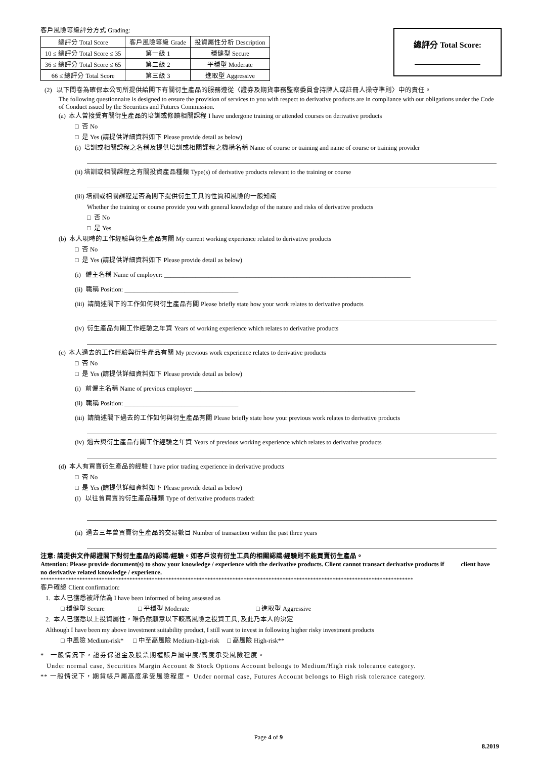客戶風險等級評分方式 Grading:
| 總評分 Total Score | 客戶風險等級 Grade | 投資屬性分析 Description |
| --- | --- | --- |
| 10 ≤ 總評分 Total Score ≤ 35 | 第一級 1 | 穩健型 Secure |
| 36 ≤ 總評分 Total Score ≤ 65 | 第二級 2 | 平穩型 Moderate |
| 66 ≤ 總評分 Total Score | 第三級 3 | 進取型 Aggressive |
總評分 Total Score:
(2) 以下問卷為確保本公司所提供給閣下有關衍生產品的服務遵從〈證券及期貨事務監察委員會持牌人或註冊人操守準則〉中的責任。
The following questionnaire is designed to ensure the provision of services to you with respect to derivative products are in compliance with our obligations under the Code of Conduct issued by the Securities and Futures Commission.
(a) 本人曾接受有關衍生產品的培訓或修讀相關課程 I have undergone training or attended courses on derivative products
□ 否 No
□ 是 Yes (請提供詳細資料如下 Please provide detail as below)
(i) 培訓或相關課程之名稱及提供培訓或相關課程之機構名稱 Name of course or training and name of course or training provider
(ii) 培訓或相關課程之有關投資產品種類 Type(s) of derivative products relevant to the training or course
(iii) 培訓或相關課程是否為閣下提供衍生工具的性質和風險的一般知識
Whether the training or course provide you with general knowledge of the nature and risks of derivative products
□ 否 No
□ 是 Yes
(b) 本人現時的工作經驗與衍生產品有關 My current working experience related to derivative products
□ 否 No
□ 是 Yes (請提供詳細資料如下 Please provide detail as below)
(i) 僱主名稱 Name of employer: ______________________________________________________________________________
(ii) 職稱 Position: ____________________________________
(iii) 請簡述閣下的工作如何與衍生產品有關 Please briefly state how your work relates to derivative products
(iv) 衍生產品有關工作經驗之年資 Years of working experience which relates to derivative products
(c) 本人過去的工作經驗與衍生產品有關 My previous work experience relates to derivative products
□ 否 No
□ 是 Yes (請提供詳細資料如下 Please provide detail as below)
(i) 前僱主名稱 Name of previous employer: ______________________________________________________________________
(ii) 職稱 Position: ____________________________________
(iii) 請簡述閣下過去的工作如何與衍生產品有關 Please briefly state how your previous work relates to derivative products
(iv) 過去與衍生產品有關工作經驗之年資 Years of previous working experience which relates to derivative products
(d) 本人有買賣衍生產品的經驗 I have prior trading experience in derivative products
□ 否 No
□ 是 Yes (請提供詳細資料如下 Please provide detail as below)
(i) 以往曾買賣的衍生產品種類 Type of derivative products traded:
(ii) 過去三年曾買賣衍生產品的交易數目 Number of transaction within the past three years
注意: 請提供文件認證閣下對衍生產品的認識/經驗。如客戶沒有衍生工具的相關認識/經驗則不能買賣衍生產品。
Attention: Please provide document(s) to show your knowledge / experience with the derivative products. Client cannot transact derivative products if client have no derivative related knowledge / experience.
**************************************************************************************************************************************
客戶確認 Client confirmation:
1. 本人已獲悉被評估為 I have been informed of being assessed as
□ 穩健型 Secure □ 平穩型 Moderate □ 進取型 Aggressive
2. 本人已獲悉以上投資屬性，唯仍然願意以下較高風險之投資工具, 及此乃本人的決定
Although I have been my above investment suitability product, I still want to invest in following higher risky investment products
□ 中風險 Medium-risk* □ 中至高風險 Medium-high-risk □ 高風險 High-risk**
* 一般情況下，證券保證金及股票期權賬戶屬中度/高度承受風險程度。
Under normal case, Securities Margin Account & Stock Options Account belongs to Medium/High risk tolerance category.
** 一般情況下，期貨帳戶屬高度承受風險程度。 Under normal case, Futures Account belongs to High risk tolerance category.
Page 4 of 9
8.2019